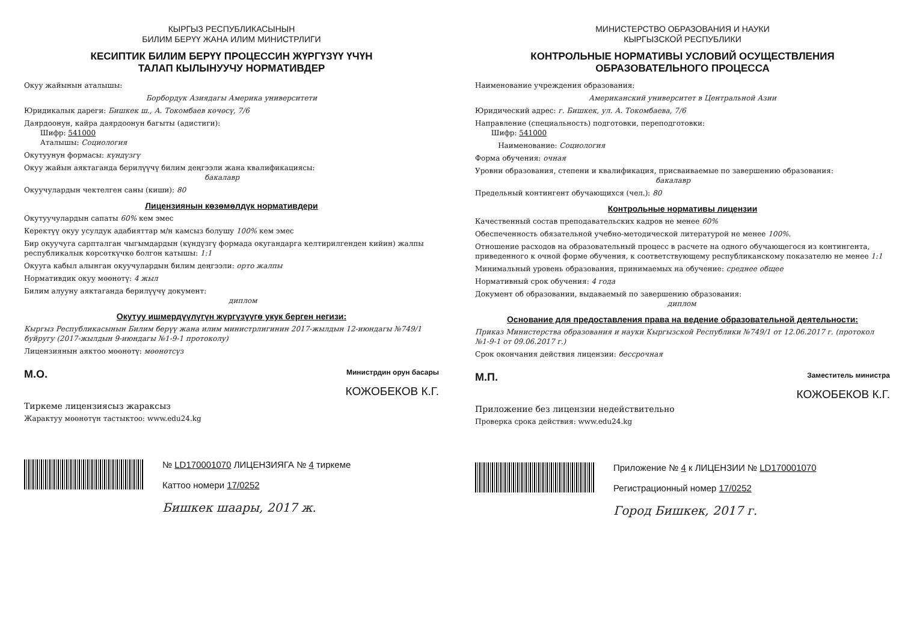КЫРГЫЗ РЕСПУБЛИКАСЫНЫН
БИЛИМ БЕРҮҮ ЖАНА ИЛИМ МИНИСТРЛИГИ
КЕСИПТИК БИЛИМ БЕРҮҮ ПРОЦЕССИН ЖҮРГҮЗҮҮ ҮЧҮН
ТАЛАП КЫЛЫНУУЧУ НОРМАТИВДЕР
Окуу жайынын аталышы:
Борбордук Азиядагы Америка университети
Юридикалык дареги: Бишкек ш., А. Токомбаев көчөсү, 7/6
Даярдоонун, кайра даярдоонун багыты (адистиги):
Шифр: 541000
Аталышы: Социология
Окутуунун формасы: күндүзгү
Окуу жайын аяктаганда берилүүчү билим деңгээли жана квалификациясы:
бакалавр
Окуучулардын чектелген саны (киши): 80
Лицензиянын көзөмөлдүк нормативдери
Окутуучулардын сапаты 60% кем эмес
Керектүү окуу усулдук адабияттар м/н камсыз болушу 100% кем эмес
Бир окуучуга сарпталган чыгымдардын (күндүзгү формада окугандарга келтирилгенден кийин) жалпы республикалык көрсөткүчкө болгон катышы: 1:1
Окууга кабыл алынган окуучулардын билим деңгээли: орто жалпы
Нормативдик окуу мөөнөтү: 4 жыл
Билим алууну аяктаганда берилүүчү документ:
диплом
Окутуу ишмердүүлүгүн жүргүзүүгө укук берген негизи:
Кыргыз Республикасынын Билим берүү жана илим министрлигинин 2017-жылдын 12-июндагы №749/1 буйругу (2017-жылдын 9-июндагы №1-9-1 протоколу)
Лицензиянын аяктоо мөөнөтү: мөөнөтсүз
М.О. Министрдин орун басары
КОЖОБЕКОВ К.Г.
Тиркеме лицензиясыз жараксыз
Жарактуу мөөнөтүн тастыктоо: www.edu24.kg
№ LD170001070 ЛИЦЕНЗИЯГА № 4 тиркеме
Каттоо номери 17/0252
Бишкек шаары, 2017 ж.
МИНИСТЕРСТВО ОБРАЗОВАНИЯ И НАУКИ
КЫРГЫЗСКОЙ РЕСПУБЛИКИ
КОНТРОЛЬНЫЕ НОРМАТИВЫ УСЛОВИЙ ОСУЩЕСТВЛЕНИЯ
ОБРАЗОВАТЕЛЬНОГО ПРОЦЕССА
Наименование учреждения образования:
Американский университет в Центральной Азии
Юридический адрес: г. Бишкек, ул. А. Токомбаева, 7/6
Направление (специальность) подготовки, переподготовки:
Шифр: 541000
Наименование: Социология
Форма обучения: очная
Уровни образования, степени и квалификация, присваиваемые по завершению образования:
бакалавр
Предельный контингент обучающихся (чел.): 80
Контрольные нормативы лицензии
Качественный состав преподавательских кадров не менее 60%
Обеспеченность обязательной учебно-методической литературой не менее 100%.
Отношение расходов на образовательный процесс в расчете на одного обучающегося из контингента, приведенного к очной форме обучения, к соответствующему республиканскому показателю не менее 1:1
Минимальный уровень образования, принимаемых на обучение: среднее общее
Нормативный срок обучения: 4 года
Документ об образовании, выдаваемый по завершению образования:
диплом
Основание для предоставления права на ведение образовательной деятельности:
Приказ Министерства образования и науки Кыргызской Республики №749/1 от 12.06.2017 г. (протокол №1-9-1 от 09.06.2017 г.)
Срок окончания действия лицензии: бессрочная
М.П. Заместитель министра
КОЖОБЕКОВ К.Г.
Приложение без лицензии недействительно
Проверка срока действия: www.edu24.kg
Приложение № 4 к ЛИЦЕНЗИИ № LD170001070
Регистрационный номер 17/0252
Город Бишкек, 2017 г.